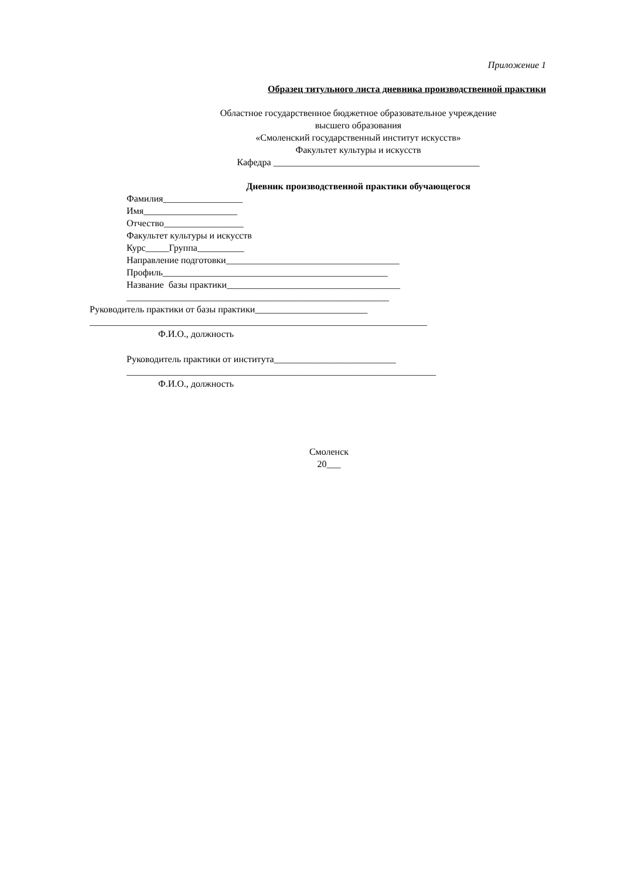Приложение 1
Образец титульного листа дневника производственной практики
Областное государственное бюджетное образовательное учреждение
высшего образования
«Смоленский государственный институт искусств»
Факультет культуры и искусств
Кафедра ____________________________________________
Дневник производственной практики обучающегося
Фамилия_________________
Имя____________________
Отчество_________________
Факультет культуры и искусств
Курс_____Группа__________
Направление подготовки_____________________________________
Профиль________________________________________________
Название базы практики_____________________________________
________________________________________________________
Руководитель практики от базы практики________________________
________________________________________________________________________
Ф.И.О., должность
Руководитель практики от института__________________________
__________________________________________________________________
Ф.И.О., должность
Смоленск
20___